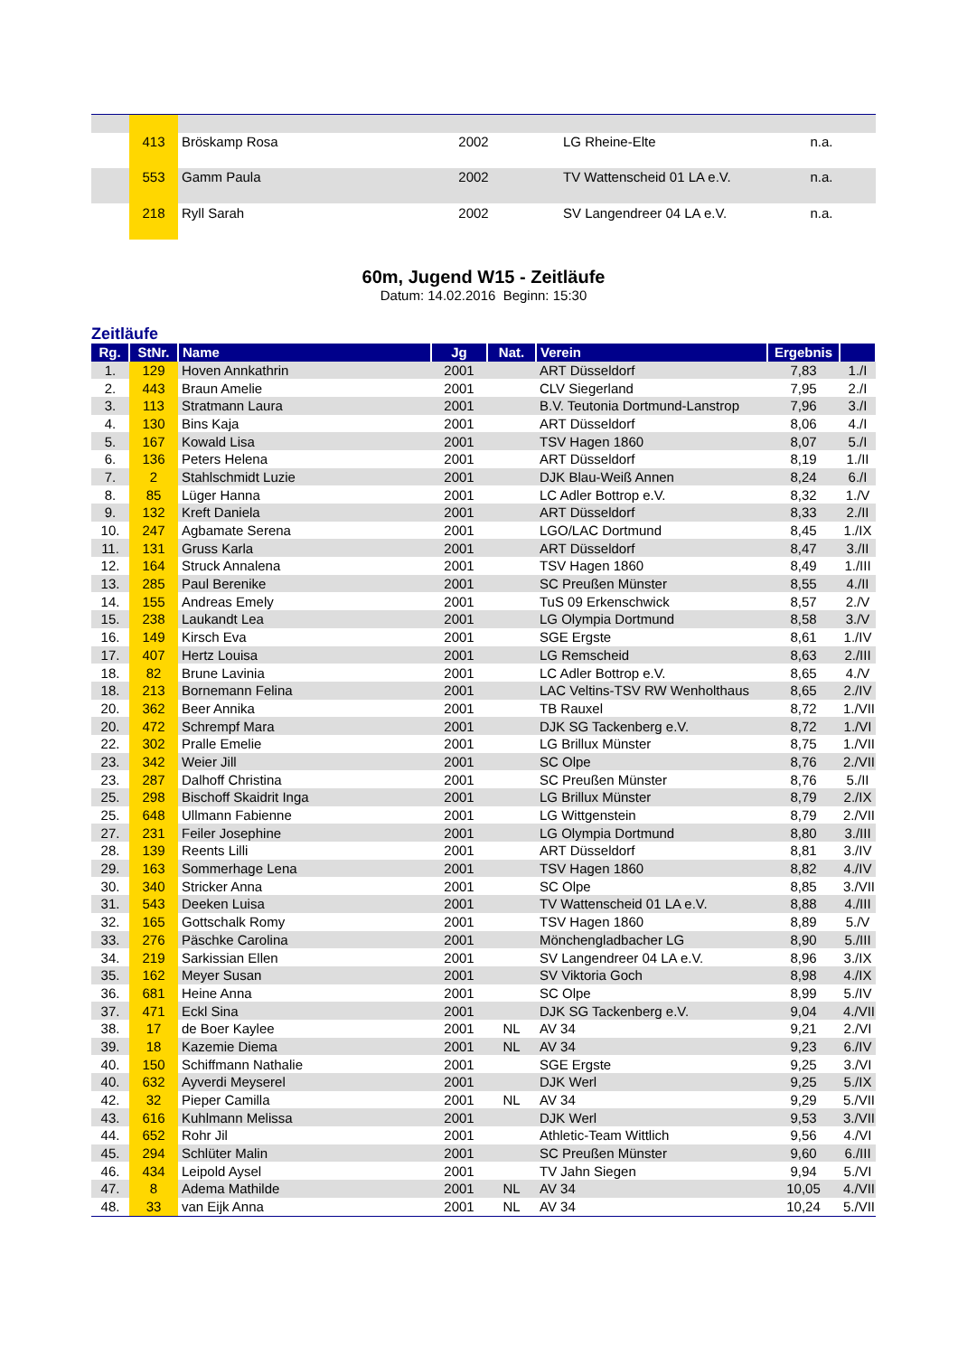| | 413 | Bröskamp Rosa | 2002 | | LG Rheine-Elte | n.a. |
| | 553 | Gamm Paula | 2002 | | TV Wattenscheid 01 LA e.V. | n.a. |
| | 218 | Ryll Sarah | 2002 | | SV Langendreer 04 LA e.V. | n.a. |
60m, Jugend W15 - Zeitläufe
Datum: 14.02.2016 Beginn: 15:30
Zeitläufe
| Rg. | StNr. | Name | Jg | Nat. | Verein | Ergebnis | |
| --- | --- | --- | --- | --- | --- | --- | --- |
| 1. | 129 | Hoven Annkathrin | 2001 | | ART Düsseldorf | 7,83 | 1./I |
| 2. | 443 | Braun Amelie | 2001 | | CLV Siegerland | 7,95 | 2./I |
| 3. | 113 | Stratmann Laura | 2001 | | B.V. Teutonia Dortmund-Lanstrop | 7,96 | 3./I |
| 4. | 130 | Bins Kaja | 2001 | | ART Düsseldorf | 8,06 | 4./I |
| 5. | 167 | Kowald Lisa | 2001 | | TSV Hagen 1860 | 8,07 | 5./I |
| 6. | 136 | Peters Helena | 2001 | | ART Düsseldorf | 8,19 | 1./II |
| 7. | 2 | Stahlschmidt Luzie | 2001 | | DJK Blau-Weiß Annen | 8,24 | 6./I |
| 8. | 85 | Lüger Hanna | 2001 | | LC Adler Bottrop e.V. | 8,32 | 1./V |
| 9. | 132 | Kreft Daniela | 2001 | | ART Düsseldorf | 8,33 | 2./II |
| 10. | 247 | Agbamate Serena | 2001 | | LGO/LAC Dortmund | 8,45 | 1./IX |
| 11. | 131 | Gruss Karla | 2001 | | ART Düsseldorf | 8,47 | 3./II |
| 12. | 164 | Struck Annalena | 2001 | | TSV Hagen 1860 | 8,49 | 1./III |
| 13. | 285 | Paul Berenike | 2001 | | SC Preußen Münster | 8,55 | 4./II |
| 14. | 155 | Andreas Emely | 2001 | | TuS 09 Erkenschwick | 8,57 | 2./V |
| 15. | 238 | Laukandt Lea | 2001 | | LG Olympia Dortmund | 8,58 | 3./V |
| 16. | 149 | Kirsch Eva | 2001 | | SGE Ergste | 8,61 | 1./IV |
| 17. | 407 | Hertz Louisa | 2001 | | LG Remscheid | 8,63 | 2./III |
| 18. | 82 | Brune Lavinia | 2001 | | LC Adler Bottrop e.V. | 8,65 | 4./V |
| 18. | 213 | Bornemann Felina | 2001 | | LAC Veltins-TSV RW Wenholthaus | 8,65 | 2./IV |
| 20. | 362 | Beer Annika | 2001 | | TB Rauxel | 8,72 | 1./VIII |
| 20. | 472 | Schrempf Mara | 2001 | | DJK SG Tackenberg e.V. | 8,72 | 1./VI |
| 22. | 302 | Pralle Emelie | 2001 | | LG Brillux Münster | 8,75 | 1./VII |
| 23. | 342 | Weier Jill | 2001 | | SC Olpe | 8,76 | 2./VII |
| 23. | 287 | Dalhoff Christina | 2001 | | SC Preußen Münster | 8,76 | 5./II |
| 25. | 298 | Bischoff Skaidrit Inga | 2001 | | LG Brillux Münster | 8,79 | 2./IX |
| 25. | 648 | Ullmann Fabienne | 2001 | | LG Wittgenstein | 8,79 | 2./VIII |
| 27. | 231 | Feiler Josephine | 2001 | | LG Olympia Dortmund | 8,80 | 3./III |
| 28. | 139 | Reents Lilli | 2001 | | ART Düsseldorf | 8,81 | 3./IV |
| 29. | 163 | Sommerhage Lena | 2001 | | TSV Hagen 1860 | 8,82 | 4./IV |
| 30. | 340 | Stricker Anna | 2001 | | SC Olpe | 8,85 | 3./VII |
| 31. | 543 | Deeken Luisa | 2001 | | TV Wattenscheid 01 LA e.V. | 8,88 | 4./III |
| 32. | 165 | Gottschalk Romy | 2001 | | TSV Hagen 1860 | 8,89 | 5./V |
| 33. | 276 | Päschke Carolina | 2001 | | Mönchengladbacher LG | 8,90 | 5./III |
| 34. | 219 | Sarkissian Ellen | 2001 | | SV Langendreer 04 LA e.V. | 8,96 | 3./IX |
| 35. | 162 | Meyer Susan | 2001 | | SV Viktoria Goch | 8,98 | 4./IX |
| 36. | 681 | Heine Anna | 2001 | | SC Olpe | 8,99 | 5./IV |
| 37. | 471 | Eckl Sina | 2001 | | DJK SG Tackenberg e.V. | 9,04 | 4./VII |
| 38. | 17 | de Boer Kaylee | 2001 | NL | AV 34 | 9,21 | 2./VI |
| 39. | 18 | Kazemie Diema | 2001 | NL | AV 34 | 9,23 | 6./IV |
| 40. | 150 | Schiffmann Nathalie | 2001 | | SGE Ergste | 9,25 | 3./VI |
| 40. | 632 | Ayverdi Meyserel | 2001 | | DJK Werl | 9,25 | 5./IX |
| 42. | 32 | Pieper Camilla | 2001 | NL | AV 34 | 9,29 | 5./VII |
| 43. | 616 | Kuhlmann Melissa | 2001 | | DJK Werl | 9,53 | 3./VIII |
| 44. | 652 | Rohr Jil | 2001 | | Athletic-Team Wittlich | 9,56 | 4./VI |
| 45. | 294 | Schlüter Malin | 2001 | | SC Preußen Münster | 9,60 | 6./III |
| 46. | 434 | Leipold Aysel | 2001 | | TV Jahn Siegen | 9,94 | 5./VI |
| 47. | 8 | Adema Mathilde | 2001 | NL | AV 34 | 10,05 | 4./VIII |
| 48. | 33 | van Eijk Anna | 2001 | NL | AV 34 | 10,24 | 5./VIII |